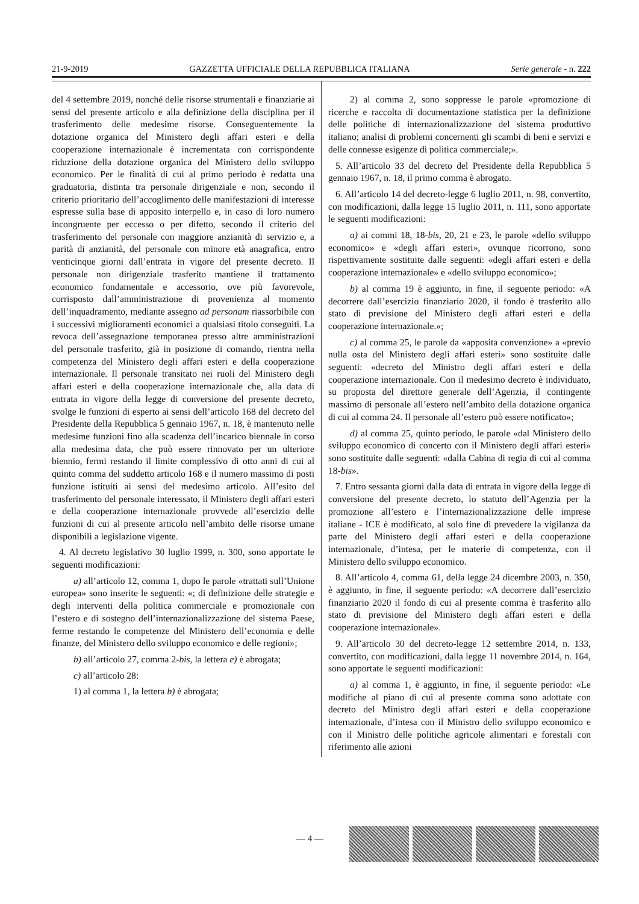21-9-2019 GAZZETTA UFFICIALE DELLA REPUBBLICA ITALIANA Serie generale - n. 222
del 4 settembre 2019, nonché delle risorse strumentali e finanziarie ai sensi del presente articolo e alla definizione della disciplina per il trasferimento delle medesime risorse. Conseguentemente la dotazione organica del Ministero degli affari esteri e della cooperazione internazionale è incrementata con corrispondente riduzione della dotazione organica del Ministero dello sviluppo economico. Per le finalità di cui al primo periodo è redatta una graduatoria, distinta tra personale dirigenziale e non, secondo il criterio prioritario dell’accoglimento delle manifestazioni di interesse espresse sulla base di apposito interpello e, in caso di loro numero incongruente per eccesso o per difetto, secondo il criterio del trasferimento del personale con maggiore anzianità di servizio e, a parità di anzianità, del personale con minore età anagrafica, entro venticinque giorni dall’entrata in vigore del presente decreto. Il personale non dirigenziale trasferito mantiene il trattamento economico fondamentale e accessorio, ove più favorevole, corrisposto dall’amministrazione di provenienza al momento dell’inquadramento, mediante assegno ad personam riassorbibile con i successivi miglioramenti economici a qualsiasi titolo conseguiti. La revoca dell’assegnazione temporanea presso altre amministrazioni del personale trasferito, già in posizione di comando, rientra nella competenza del Ministero degli affari esteri e della cooperazione internazionale. Il personale transitato nei ruoli del Ministero degli affari esteri e della cooperazione internazionale che, alla data di entrata in vigore della legge di conversione del presente decreto, svolge le funzioni di esperto ai sensi dell’articolo 168 del decreto del Presidente della Repubblica 5 gennaio 1967, n. 18, è mantenuto nelle medesime funzioni fino alla scadenza dell’incarico biennale in corso alla medesima data, che può essere rinnovato per un ulteriore biennio, fermi restando il limite complessivo di otto anni di cui al quinto comma del suddetto articolo 168 e il numero massimo di posti funzione istituiti ai sensi del medesimo articolo. All’esito del trasferimento del personale interessato, il Ministero degli affari esteri e della cooperazione internazionale provvede all’esercizio delle funzioni di cui al presente articolo nell’ambito delle risorse umane disponibili a legislazione vigente.
4. Al decreto legislativo 30 luglio 1999, n. 300, sono apportate le seguenti modificazioni:
a) all’articolo 12, comma 1, dopo le parole «trattati sull’Unione europea» sono inserite le seguenti: «; di definizione delle strategie e degli interventi della politica commerciale e promozionale con l’estero e di sostegno dell’internazionalizzazione del sistema Paese, ferme restando le competenze del Ministero dell’economia e delle finanze, del Ministero dello sviluppo economico e delle regioni»;
b) all’articolo 27, comma 2-bis, la lettera e) è abrogata;
c) all’articolo 28:
1) al comma 1, la lettera b) è abrogata;
2) al comma 2, sono soppresse le parole «promozione di ricerche e raccolta di documentazione statistica per la definizione delle politiche di internazionalizzazione del sistema produttivo italiano; analisi di problemi concernenti gli scambi di beni e servizi e delle connesse esigenze di politica commerciale;».
5. All’articolo 33 del decreto del Presidente della Repubblica 5 gennaio 1967, n. 18, il primo comma è abrogato.
6. All’articolo 14 del decreto-legge 6 luglio 2011, n. 98, convertito, con modificazioni, dalla legge 15 luglio 2011, n. 111, sono apportate le seguenti modificazioni:
a) ai commi 18, 18-bis, 20, 21 e 23, le parole «dello sviluppo economico» e «degli affari esteri», ovunque ricorrono, sono rispettivamente sostituite dalle seguenti: «degli affari esteri e della cooperazione internazionale» e «dello sviluppo economico»;
b) al comma 19 è aggiunto, in fine, il seguente periodo: «A decorrere dall’esercizio finanziario 2020, il fondo è trasferito allo stato di previsione del Ministero degli affari esteri e della cooperazione internazionale.»;
c) al comma 25, le parole da «apposita convenzione» a «previo nulla osta del Ministero degli affari esteri» sono sostituite dalle seguenti: «decreto del Ministro degli affari esteri e della cooperazione internazionale. Con il medesimo decreto è individuato, su proposta del direttore generale dell’Agenzia, il contingente massimo di personale all’estero nell’ambito della dotazione organica di cui al comma 24. Il personale all’estero può essere notificato»;
d) al comma 25, quinto periodo, le parole «dal Ministero dello sviluppo economico di concerto con il Ministero degli affari esteri» sono sostituite dalle seguenti: «dalla Cabina di regia di cui al comma 18-bis».
7. Entro sessanta giorni dalla data di entrata in vigore della legge di conversione del presente decreto, lo statuto dell’Agenzia per la promozione all’estero e l’internazionalizzazione delle imprese italiane - ICE è modificato, al solo fine di prevedere la vigilanza da parte del Ministero degli affari esteri e della cooperazione internazionale, d’intesa, per le materie di competenza, con il Ministero dello sviluppo economico.
8. All’articolo 4, comma 61, della legge 24 dicembre 2003, n. 350, è aggiunto, in fine, il seguente periodo: «A decorrere dall’esercizio finanziario 2020 il fondo di cui al presente comma è trasferito allo stato di previsione del Ministero degli affari esteri e della cooperazione internazionale».
9. All’articolo 30 del decreto-legge 12 settembre 2014, n. 133, convertito, con modificazioni, dalla legge 11 novembre 2014, n. 164, sono apportate le seguenti modificazioni:
a) al comma 1, è aggiunto, in fine, il seguente periodo: «Le modifiche al piano di cui al presente comma sono adottate con decreto del Ministro degli affari esteri e della cooperazione internazionale, d’intesa con il Ministro dello sviluppo economico e con il Ministro delle politiche agricole alimentari e forestali con riferimento alle azioni
— 4 —